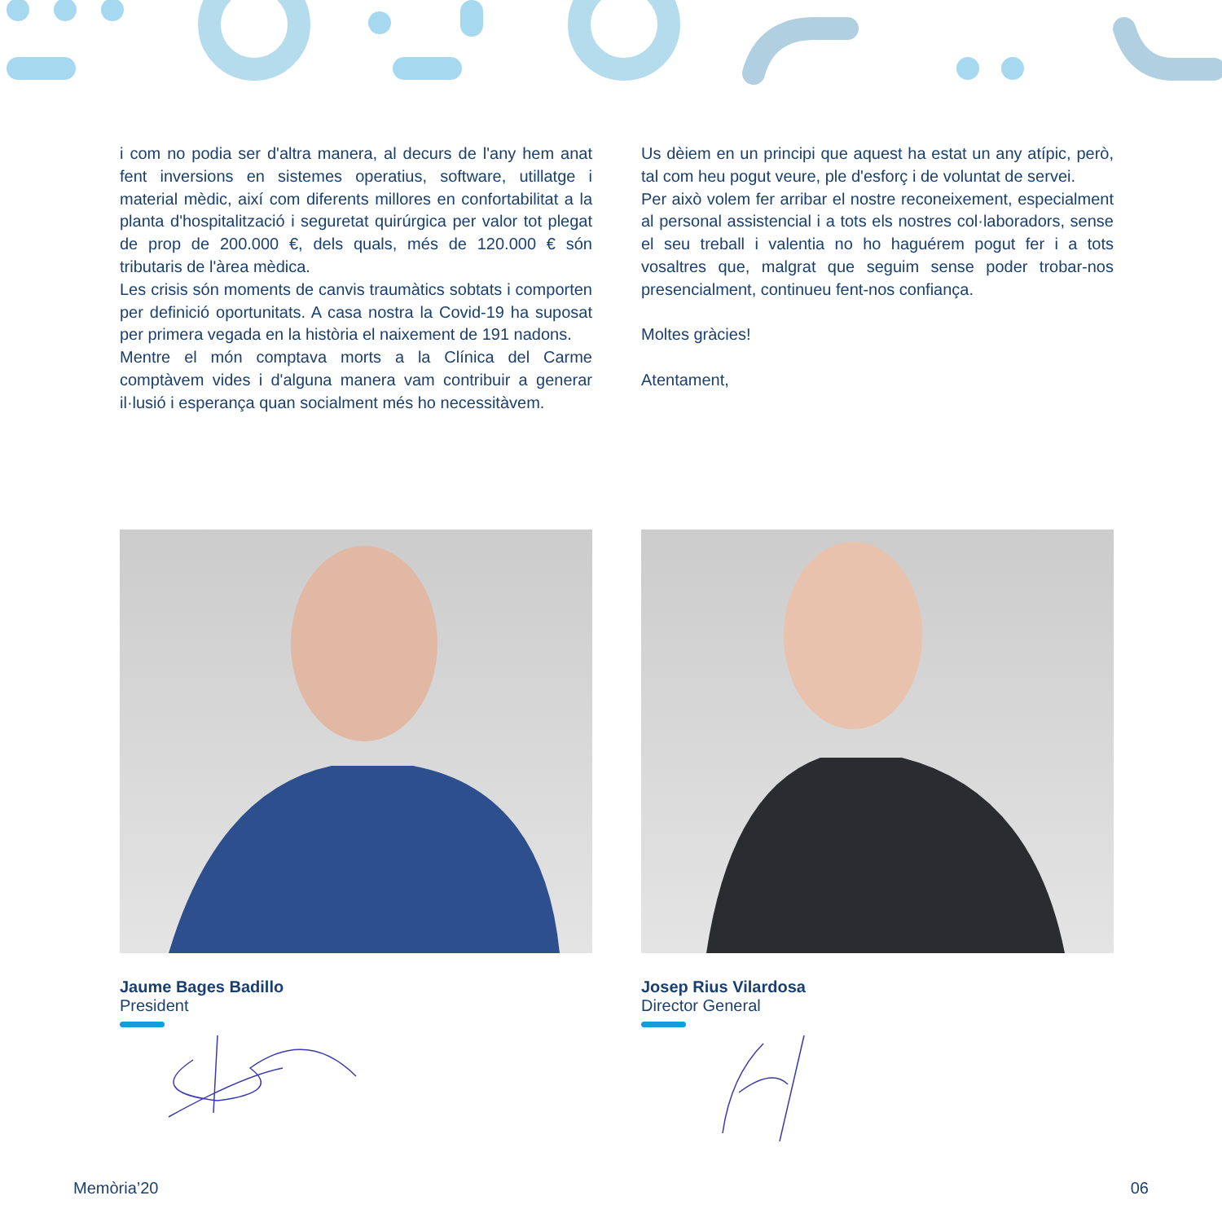i com no podia ser d'altra manera, al decurs de l'any hem anat fent inversions en sistemes operatius, software, utillatge i material mèdic, així com diferents millores en confortabilitat a la planta d'hospitalització i seguretat quirúrgica per valor tot plegat de prop de 200.000 €, dels quals, més de 120.000 € són tributaris de l'àrea mèdica.
Les crisis són moments de canvis traumàtics sobtats i comporten per definició oportunitats. A casa nostra la Covid-19 ha suposat per primera vegada en la història el naixement de 191 nadons.
Mentre el món comptava morts a la Clínica del Carme comptàvem vides i d'alguna manera vam contribuir a generar il·lusió i esperança quan socialment més ho necessitàvem.
Us dèiem en un principi que aquest ha estat un any atípic, però, tal com heu pogut veure, ple d'esforç i de voluntat de servei.
Per això volem fer arribar el nostre reconeixement, especialment al personal assistencial i a tots els nostres col·laboradors, sense el seu treball i valentia no ho haguérem pogut fer i a tots vosaltres que, malgrat que seguim sense poder trobar-nos presencialment, continueu fent-nos confiança.
Moltes gràcies!
Atentament,
Jaume Bages Badillo
President
Josep Rius Vilardosa
Director General
Memòria’20 06